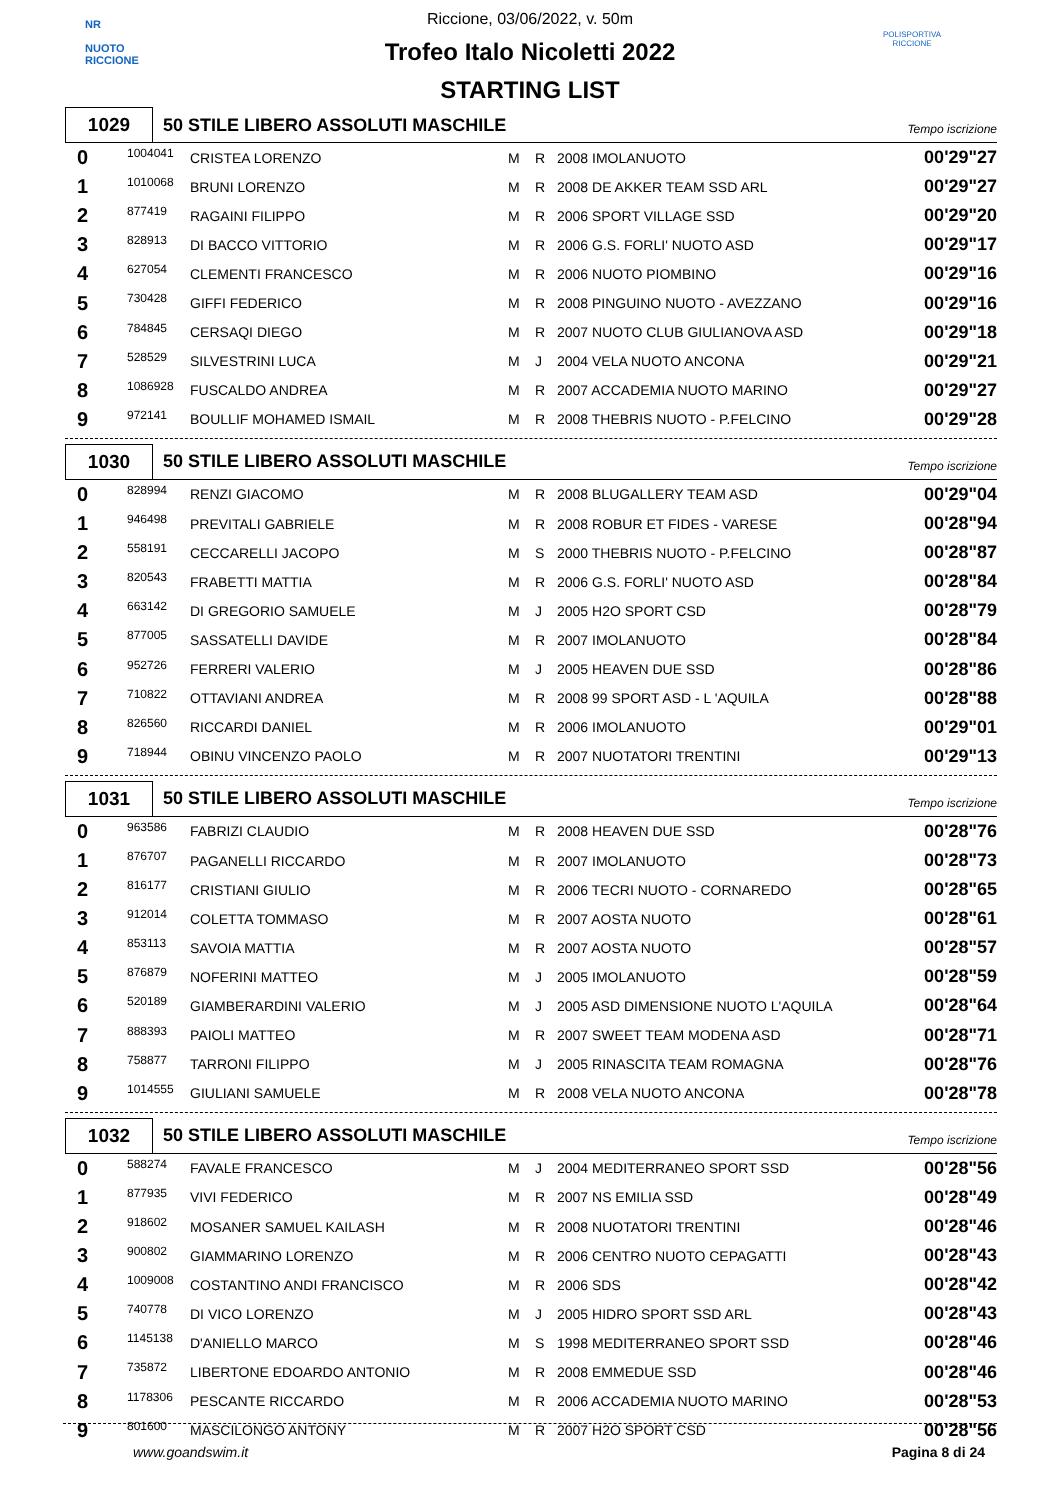NR
NUOTO RICCIONE
POLISPORTIVA RICCIONE
Riccione, 03/06/2022, v. 50m
Trofeo Italo Nicoletti 2022
STARTING LIST
1029
50 STILE LIBERO ASSOLUTI MASCHILE
Tempo iscrizione
| 0 | 1004041 | CRISTEA LORENZO | M | R | 2008 IMOLANUOTO | 00'29"27 |
| 1 | 1010068 | BRUNI LORENZO | M | R | 2008 DE AKKER TEAM SSD ARL | 00'29"27 |
| 2 | 877419 | RAGAINI FILIPPO | M | R | 2006 SPORT VILLAGE SSD | 00'29"20 |
| 3 | 828913 | DI BACCO VITTORIO | M | R | 2006 G.S. FORLI' NUOTO ASD | 00'29"17 |
| 4 | 627054 | CLEMENTI FRANCESCO | M | R | 2006 NUOTO PIOMBINO | 00'29"16 |
| 5 | 730428 | GIFFI FEDERICO | M | R | 2008 PINGUINO NUOTO - AVEZZANO | 00'29"16 |
| 6 | 784845 | CERSAQI DIEGO | M | R | 2007 NUOTO CLUB GIULIANOVA ASD | 00'29"18 |
| 7 | 528529 | SILVESTRINI LUCA | M | J | 2004 VELA NUOTO ANCONA | 00'29"21 |
| 8 | 1086928 | FUSCALDO ANDREA | M | R | 2007 ACCADEMIA NUOTO MARINO | 00'29"27 |
| 9 | 972141 | BOULLIF MOHAMED ISMAIL | M | R | 2008 THEBRIS NUOTO - P.FELCINO | 00'29"28 |
1030
50 STILE LIBERO ASSOLUTI MASCHILE
Tempo iscrizione
| 0 | 828994 | RENZI GIACOMO | M | R | 2008 BLUGALLERY TEAM ASD | 00'29"04 |
| 1 | 946498 | PREVITALI GABRIELE | M | R | 2008 ROBUR ET FIDES - VARESE | 00'28"94 |
| 2 | 558191 | CECCARELLI JACOPO | M | S | 2000 THEBRIS NUOTO - P.FELCINO | 00'28"87 |
| 3 | 820543 | FRABETTI MATTIA | M | R | 2006 G.S. FORLI' NUOTO ASD | 00'28"84 |
| 4 | 663142 | DI GREGORIO SAMUELE | M | J | 2005 H2O SPORT CSD | 00'28"79 |
| 5 | 877005 | SASSATELLI DAVIDE | M | R | 2007 IMOLANUOTO | 00'28"84 |
| 6 | 952726 | FERRERI VALERIO | M | J | 2005 HEAVEN DUE SSD | 00'28"86 |
| 7 | 710822 | OTTAVIANI ANDREA | M | R | 2008 99 SPORT ASD - L 'AQUILA | 00'28"88 |
| 8 | 826560 | RICCARDI DANIEL | M | R | 2006 IMOLANUOTO | 00'29"01 |
| 9 | 718944 | OBINU VINCENZO PAOLO | M | R | 2007 NUOTATORI TRENTINI | 00'29"13 |
1031
50 STILE LIBERO ASSOLUTI MASCHILE
Tempo iscrizione
| 0 | 963586 | FABRIZI CLAUDIO | M | R | 2008 HEAVEN DUE SSD | 00'28"76 |
| 1 | 876707 | PAGANELLI RICCARDO | M | R | 2007 IMOLANUOTO | 00'28"73 |
| 2 | 816177 | CRISTIANI GIULIO | M | R | 2006 TECRI NUOTO - CORNAREDO | 00'28"65 |
| 3 | 912014 | COLETTA TOMMASO | M | R | 2007 AOSTA NUOTO | 00'28"61 |
| 4 | 853113 | SAVOIA MATTIA | M | R | 2007 AOSTA NUOTO | 00'28"57 |
| 5 | 876879 | NOFERINI MATTEO | M | J | 2005 IMOLANUOTO | 00'28"59 |
| 6 | 520189 | GIAMBERARDINI VALERIO | M | J | 2005 ASD DIMENSIONE NUOTO L'AQUILA | 00'28"64 |
| 7 | 888393 | PAIOLI MATTEO | M | R | 2007 SWEET TEAM MODENA ASD | 00'28"71 |
| 8 | 758877 | TARRONI FILIPPO | M | J | 2005 RINASCITA TEAM ROMAGNA | 00'28"76 |
| 9 | 1014555 | GIULIANI SAMUELE | M | R | 2008 VELA NUOTO ANCONA | 00'28"78 |
1032
50 STILE LIBERO ASSOLUTI MASCHILE
Tempo iscrizione
| 0 | 588274 | FAVALE FRANCESCO | M | J | 2004 MEDITERRANEO SPORT SSD | 00'28"56 |
| 1 | 877935 | VIVI FEDERICO | M | R | 2007 NS EMILIA SSD | 00'28"49 |
| 2 | 918602 | MOSANER SAMUEL KAILASH | M | R | 2008 NUOTATORI TRENTINI | 00'28"46 |
| 3 | 900802 | GIAMMARINO LORENZO | M | R | 2006 CENTRO NUOTO CEPAGATTI | 00'28"43 |
| 4 | 1009008 | COSTANTINO ANDI FRANCISCO | M | R | 2006 SDS | 00'28"42 |
| 5 | 740778 | DI VICO LORENZO | M | J | 2005 HIDRO SPORT SSD ARL | 00'28"43 |
| 6 | 1145138 | D'ANIELLO MARCO | M | S | 1998 MEDITERRANEO SPORT SSD | 00'28"46 |
| 7 | 735872 | LIBERTONE EDOARDO ANTONIO | M | R | 2008 EMMEDUE SSD | 00'28"46 |
| 8 | 1178306 | PESCANTE RICCARDO | M | R | 2006 ACCADEMIA NUOTO MARINO | 00'28"53 |
| 9 | 801600 | MASCILONGO ANTONY | M | R | 2007 H2O SPORT CSD | 00'28"56 |
www.goandswim.it Pagina 8 di 24